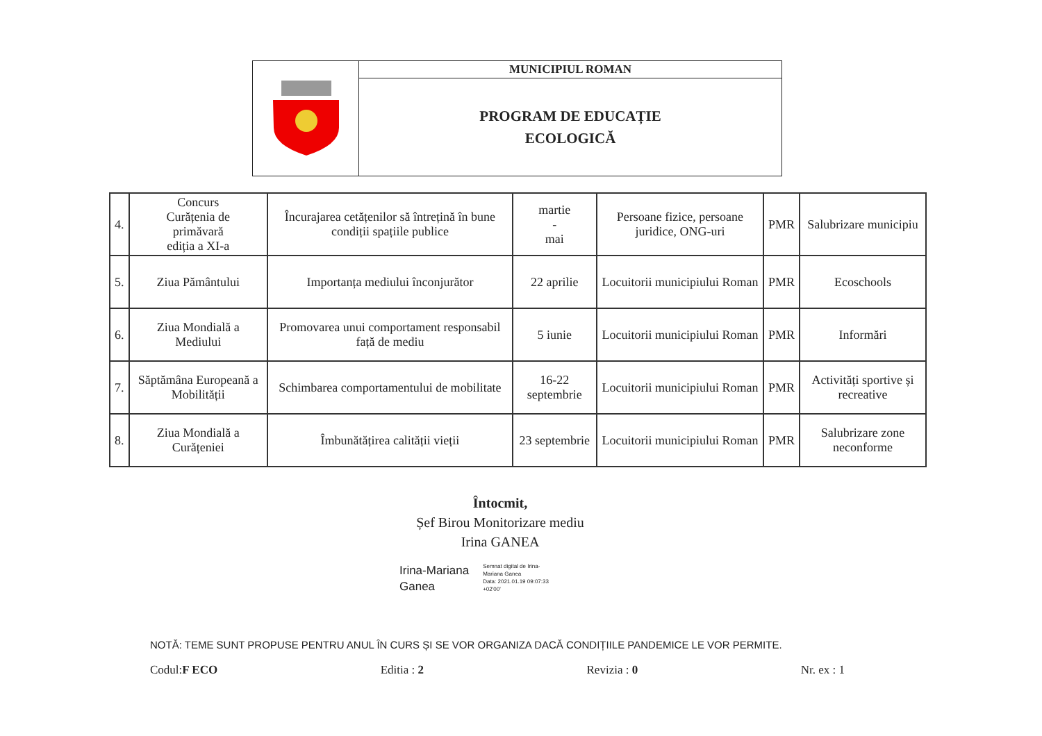| | MUNICIPIUL ROMAN |
| | PROGRAM DE EDUCAȚIE ECOLOGICĂ |
| 4. | Concurs Curățenia de primăvară ediția a XI-a | Încurajarea cetățenilor să întrețină în bune condiții spațiile publice | martie - mai | Persoane fizice, persoane juridice, ONG-uri | PMR | Salubrizare municipiu |
| 5. | Ziua Pământului | Importanța mediului înconjurător | 22 aprilie | Locuitorii municipiului Roman | PMR | Ecoschools |
| 6. | Ziua Mondială a Mediului | Promovarea unui comportament responsabil față de mediu | 5 iunie | Locuitorii municipiului Roman | PMR | Informări |
| 7. | Săptămâna Europeană a Mobilității | Schimbarea comportamentului de mobilitate | 16-22 septembrie | Locuitorii municipiului Roman | PMR | Activități sportive și recreative |
| 8. | Ziua Mondială a Curățeniei | Îmbunătățirea calității vieții | 23 septembrie | Locuitorii municipiului Roman | PMR | Salubrizare zone neconforme |
Întocmit,
Șef Birou Monitorizare mediu
Irina GANEA
Irina-Mariana
Ganea
Semnat digital de Irina-
Mariana Ganea
Data: 2021.01.19 09:07:33
+02'00'
NOTĂ: TEME SUNT PROPUSE PENTRU ANUL ÎN CURS ȘI SE VOR ORGANIZA DACĂ CONDIȚIILE PANDEMICE LE VOR PERMITE.
Codul:F ECO Editia : 2 Revizia : 0 Nr. ex : 1